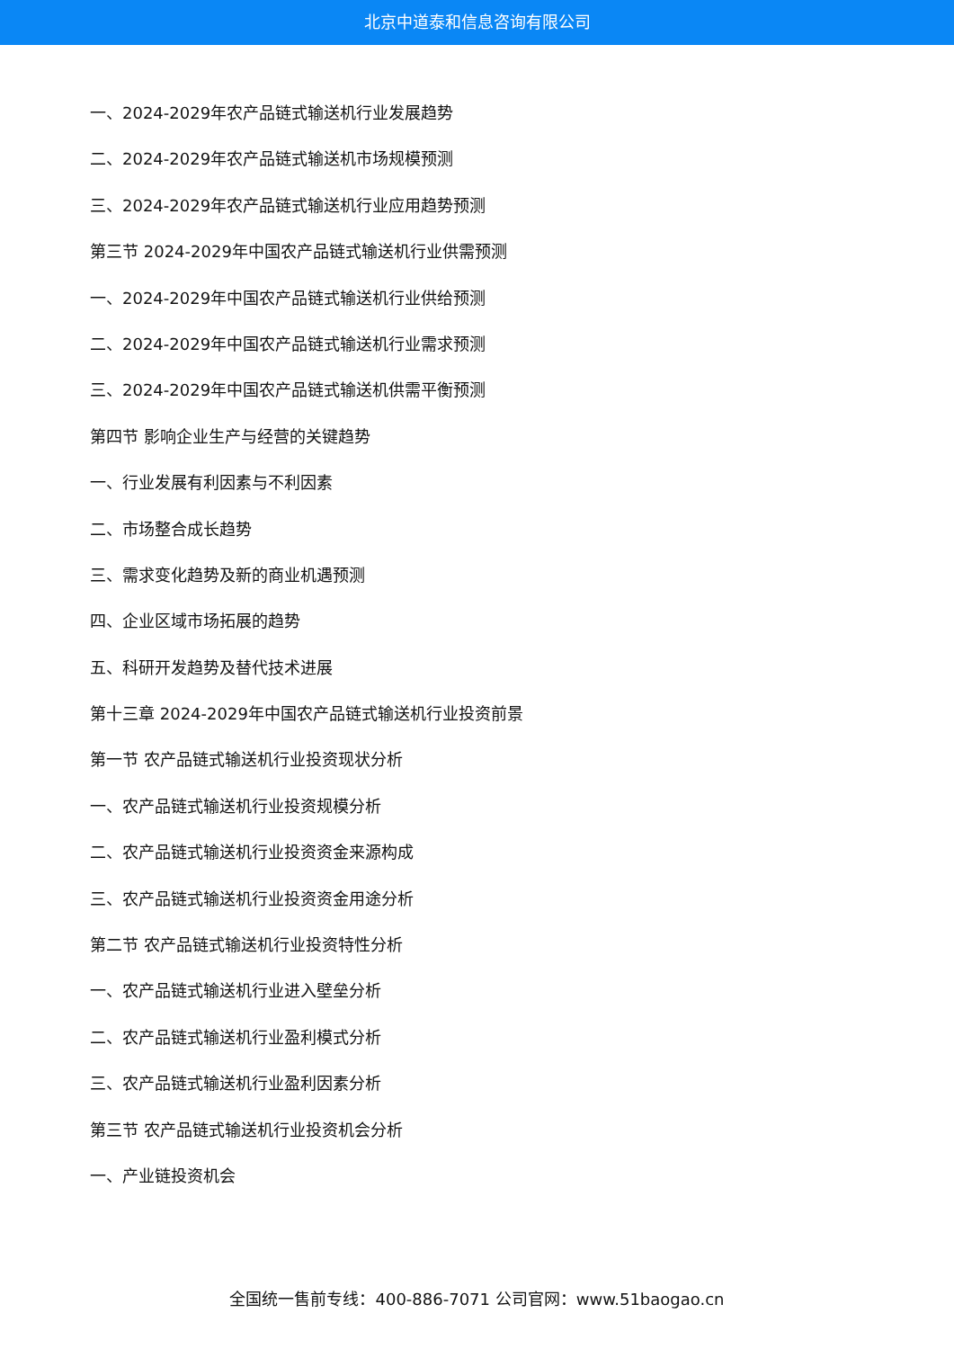北京中道泰和信息咨询有限公司
一、2024-2029年农产品链式输送机行业发展趋势
二、2024-2029年农产品链式输送机市场规模预测
三、2024-2029年农产品链式输送机行业应用趋势预测
第三节 2024-2029年中国农产品链式输送机行业供需预测
一、2024-2029年中国农产品链式输送机行业供给预测
二、2024-2029年中国农产品链式输送机行业需求预测
三、2024-2029年中国农产品链式输送机供需平衡预测
第四节 影响企业生产与经营的关键趋势
一、行业发展有利因素与不利因素
二、市场整合成长趋势
三、需求变化趋势及新的商业机遇预测
四、企业区域市场拓展的趋势
五、科研开发趋势及替代技术进展
第十三章 2024-2029年中国农产品链式输送机行业投资前景
第一节 农产品链式输送机行业投资现状分析
一、农产品链式输送机行业投资规模分析
二、农产品链式输送机行业投资资金来源构成
三、农产品链式输送机行业投资资金用途分析
第二节 农产品链式输送机行业投资特性分析
一、农产品链式输送机行业进入壁垒分析
二、农产品链式输送机行业盈利模式分析
三、农产品链式输送机行业盈利因素分析
第三节 农产品链式输送机行业投资机会分析
一、产业链投资机会
全国统一售前专线：400-886-7071 公司官网：www.51baogao.cn